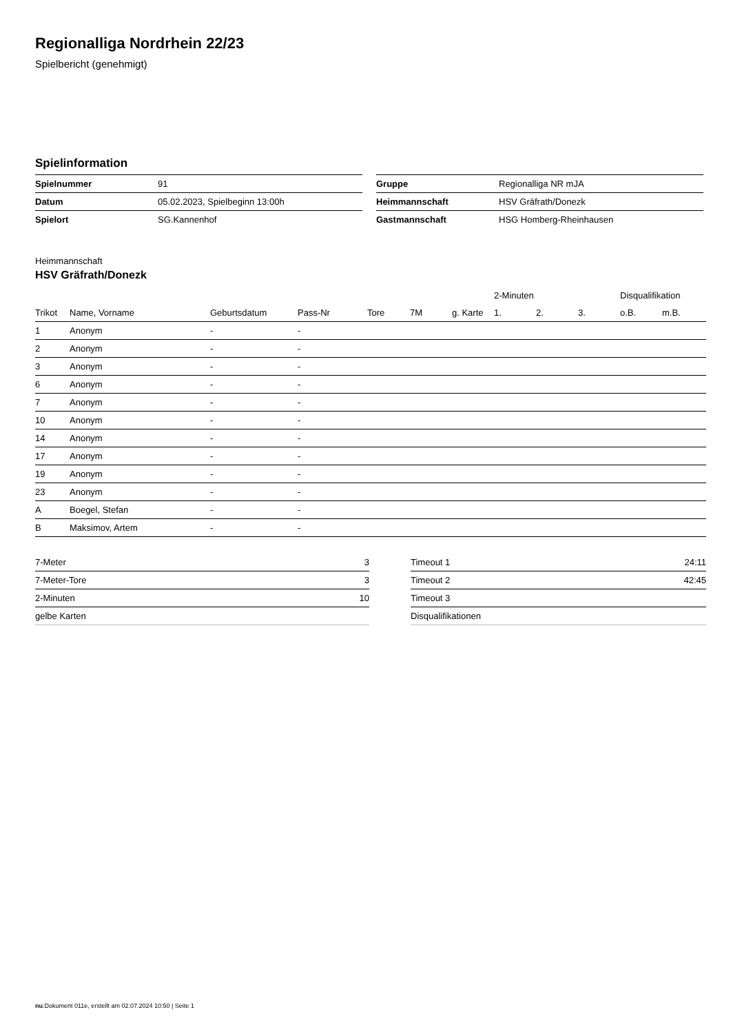Regionalliga Nordrhein 22/23
Spielbericht (genehmigt)
Spielinformation
| Spielnummer | 91 |
| Datum | 05.02.2023, Spielbeginn 13:00h |
| Spielort | SG.Kannenhof |
| Gruppe | Regionalliga NR mJA |
| Heimmannschaft | HSV Gräfrath/Donezk |
| Gastmannschaft | HSG Homberg-Rheinhausen |
Heimmannschaft
HSV Gräfrath/Donezk
| | | | | | | | 2-Minuten | | | Disqualifikation | |
| --- | --- | --- | --- | --- | --- | --- | --- | --- | --- | --- | --- |
| Trikot | Name, Vorname | Geburtsdatum | Pass-Nr | Tore | 7M | g. Karte | 1. | 2. | 3. | o.B. | m.B. |
| 1 | Anonym | - | - | | | | | | | | |
| 2 | Anonym | - | - | | | | | | | | |
| 3 | Anonym | - | - | | | | | | | | |
| 6 | Anonym | - | - | | | | | | | | |
| 7 | Anonym | - | - | | | | | | | | |
| 10 | Anonym | - | - | | | | | | | | |
| 14 | Anonym | - | - | | | | | | | | |
| 17 | Anonym | - | - | | | | | | | | |
| 19 | Anonym | - | - | | | | | | | | |
| 23 | Anonym | - | - | | | | | | | | |
| A | Boegel, Stefan | - | - | | | | | | | | |
| B | Maksimov, Artem | - | - | | | | | | | | |
| 7-Meter | 3 |
| 7-Meter-Tore | 3 |
| 2-Minuten | 10 |
| gelbe Karten | |
| Timeout 1 | 24:11 |
| Timeout 2 | 42:45 |
| Timeout 3 | |
| Disqualifikationen | |
nu.Dokument 011e, erstellt am 02.07.2024 10:50 | Seite 1